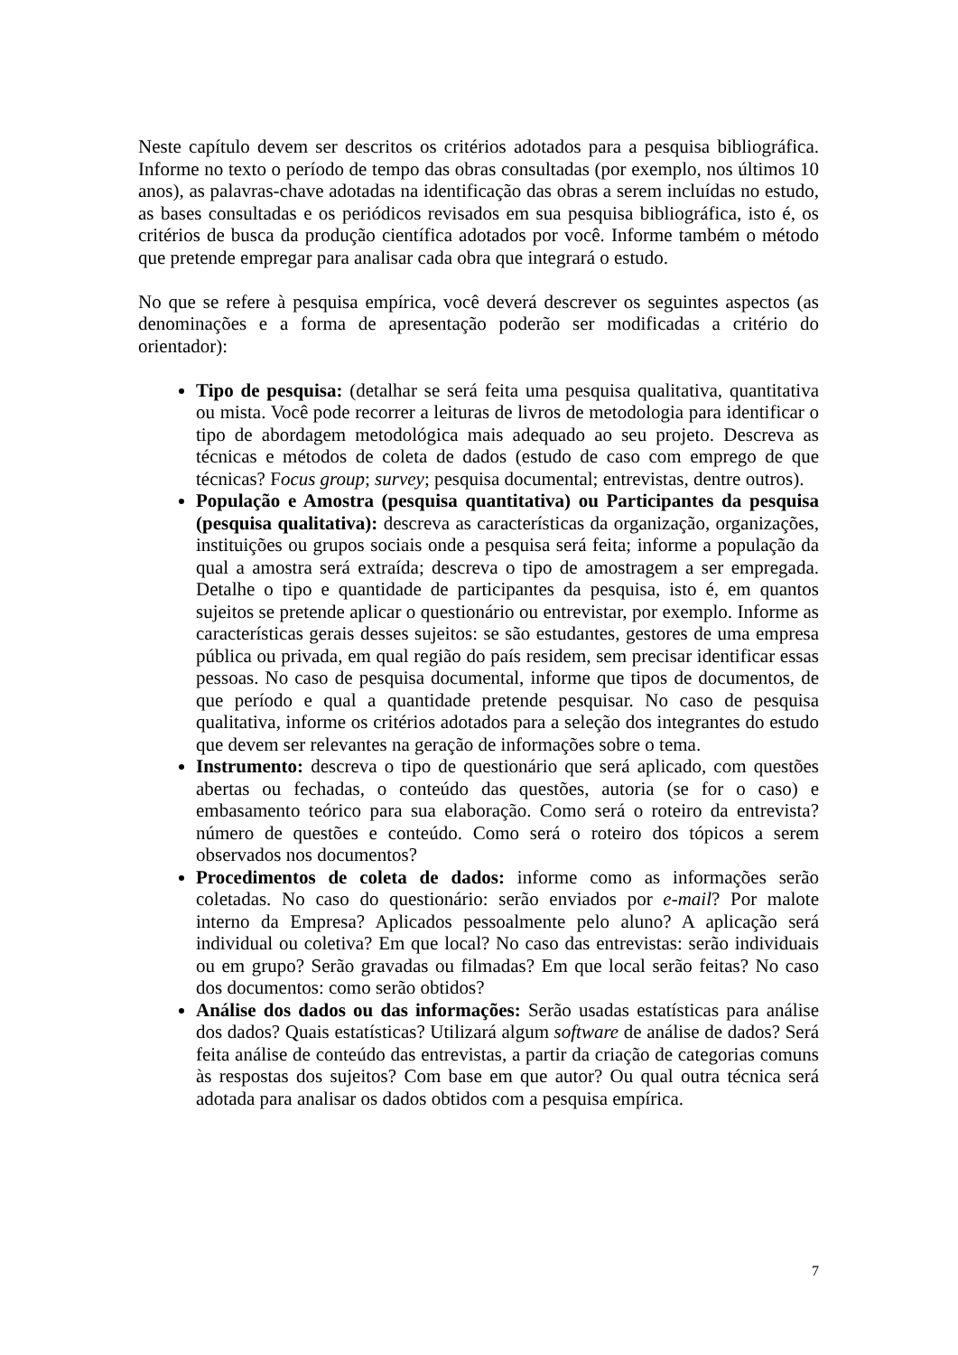Neste capítulo devem ser descritos os critérios adotados para a pesquisa bibliográfica. Informe no texto o período de tempo das obras consultadas (por exemplo, nos últimos 10 anos), as palavras-chave adotadas na identificação das obras a serem incluídas no estudo, as bases consultadas e os periódicos revisados em sua pesquisa bibliográfica, isto é, os critérios de busca da produção científica adotados por você. Informe também o método que pretende empregar para analisar cada obra que integrará o estudo.
No que se refere à pesquisa empírica, você deverá descrever os seguintes aspectos (as denominações e a forma de apresentação poderão ser modificadas a critério do orientador):
Tipo de pesquisa: (detalhar se será feita uma pesquisa qualitativa, quantitativa ou mista. Você pode recorrer a leituras de livros de metodologia para identificar o tipo de abordagem metodológica mais adequado ao seu projeto. Descreva as técnicas e métodos de coleta de dados (estudo de caso com emprego de que técnicas? Focus group; survey; pesquisa documental; entrevistas, dentre outros).
População e Amostra (pesquisa quantitativa) ou Participantes da pesquisa (pesquisa qualitativa): descreva as características da organização, organizações, instituições ou grupos sociais onde a pesquisa será feita; informe a população da qual a amostra será extraída; descreva o tipo de amostragem a ser empregada. Detalhe o tipo e quantidade de participantes da pesquisa, isto é, em quantos sujeitos se pretende aplicar o questionário ou entrevistar, por exemplo. Informe as características gerais desses sujeitos: se são estudantes, gestores de uma empresa pública ou privada, em qual região do país residem, sem precisar identificar essas pessoas. No caso de pesquisa documental, informe que tipos de documentos, de que período e qual a quantidade pretende pesquisar. No caso de pesquisa qualitativa, informe os critérios adotados para a seleção dos integrantes do estudo que devem ser relevantes na geração de informações sobre o tema.
Instrumento: descreva o tipo de questionário que será aplicado, com questões abertas ou fechadas, o conteúdo das questões, autoria (se for o caso) e embasamento teórico para sua elaboração. Como será o roteiro da entrevista? número de questões e conteúdo. Como será o roteiro dos tópicos a serem observados nos documentos?
Procedimentos de coleta de dados: informe como as informações serão coletadas. No caso do questionário: serão enviados por e-mail? Por malote interno da Empresa? Aplicados pessoalmente pelo aluno? A aplicação será individual ou coletiva? Em que local? No caso das entrevistas: serão individuais ou em grupo? Serão gravadas ou filmadas? Em que local serão feitas? No caso dos documentos: como serão obtidos?
Análise dos dados ou das informações: Serão usadas estatísticas para análise dos dados? Quais estatísticas? Utilizará algum software de análise de dados? Será feita análise de conteúdo das entrevistas, a partir da criação de categorias comuns às respostas dos sujeitos? Com base em que autor? Ou qual outra técnica será adotada para analisar os dados obtidos com a pesquisa empírica.
7